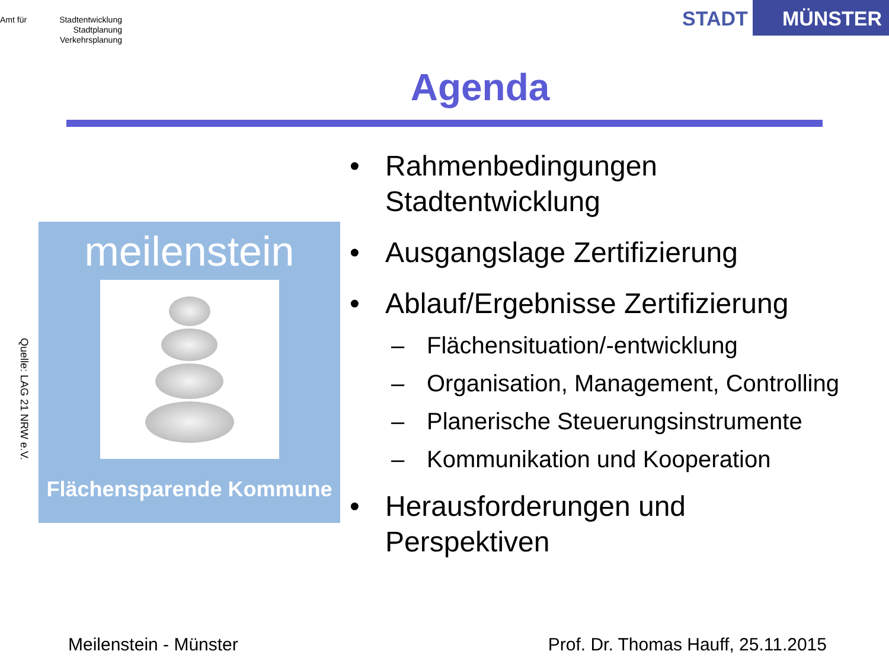Amt für Stadtentwicklung
Stadtplanung
Verkehrsplanung
STADT MÜNSTER
Agenda
Quelle: LAG 21 NRW e.V.
meilenstein
Flächensparende Kommune
• Rahmenbedingungen
Stadtentwicklung
• Ausgangslage Zertifizierung
• Ablauf/Ergebnisse Zertifizierung
– Flächensituation/-entwicklung
– Organisation, Management, Controlling
– Planerische Steuerungsinstrumente
– Kommunikation und Kooperation
• Herausforderungen und
Perspektiven
Meilenstein - Münster Prof. Dr. Thomas Hauff, 25.11.2015